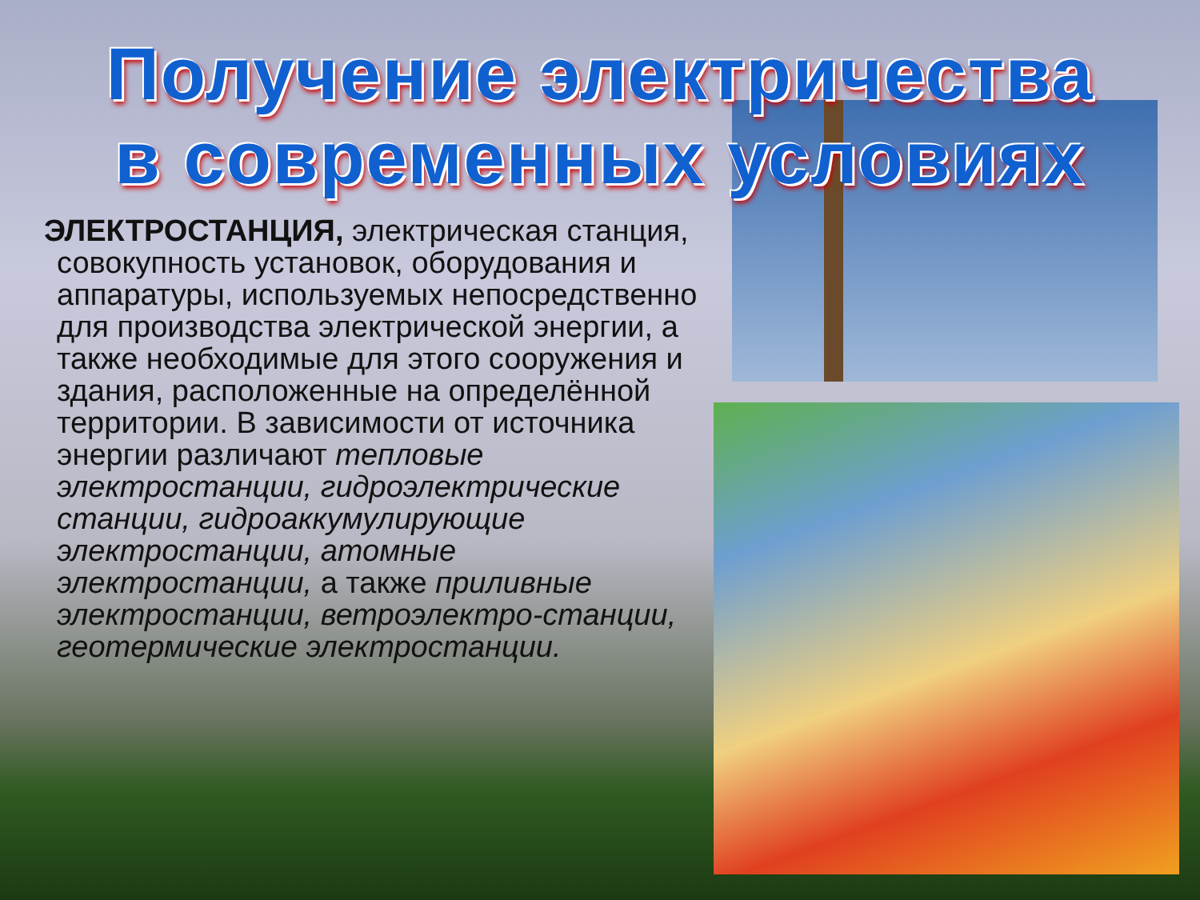Получение электричества
в современных условиях
ЭЛЕКТРОСТАНЦИЯ, электрическая станция, совокупность установок, оборудования и аппаратуры, используемых непосредственно для производства электрической энергии, а также необходимые для этого сооружения и здания, расположенные на определённой территории. В зависимости от источника энергии различают тепловые электростанции, гидроэлектрические станции, гидроаккумулирующие электростанции, атомные электростанции, а также приливные электростанции, ветроэлектро-станции, геотермические электростанции.